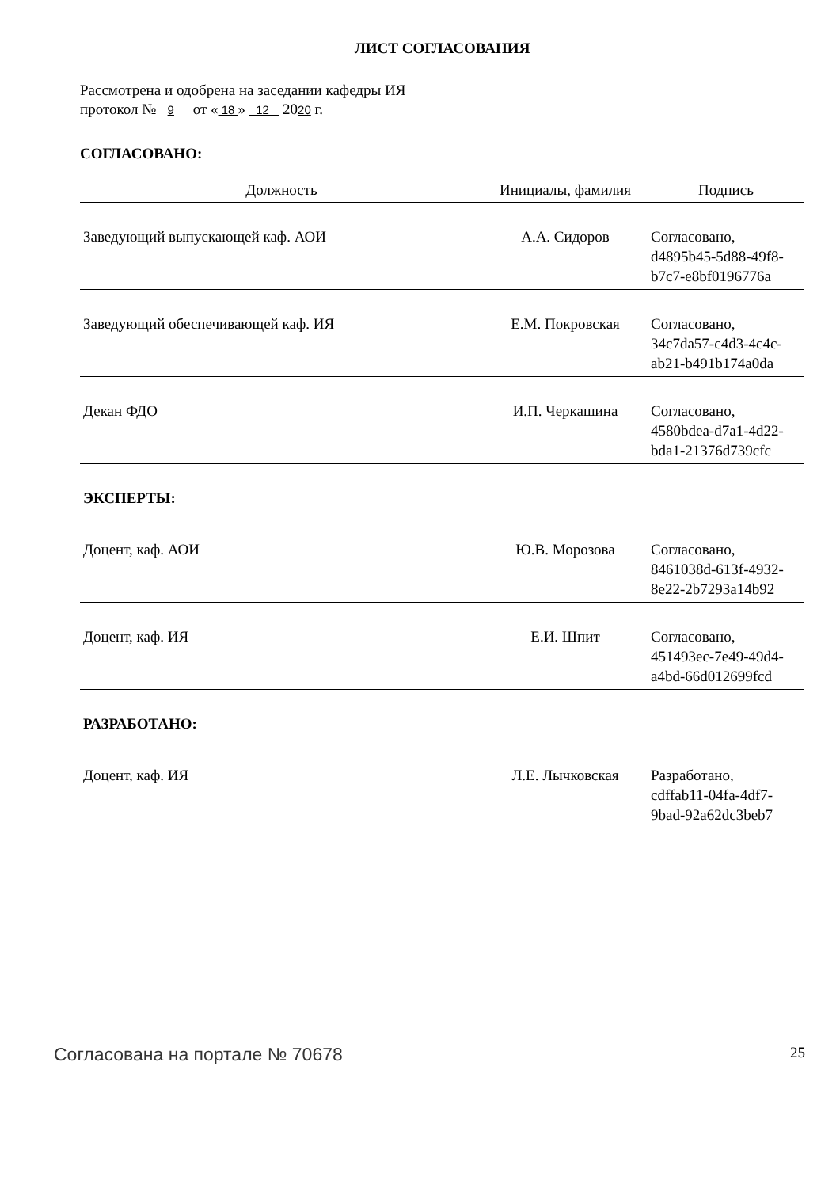ЛИСТ СОГЛАСОВАНИЯ
Рассмотрена и одобрена на заседании кафедры ИЯ
протокол № 9 от « 18 » 12 2020 г.
СОГЛАСОВАНО:
| Должность | Инициалы, фамилия | Подпись |
| --- | --- | --- |
| Заведующий выпускающей каф. АОИ | А.А. Сидоров | Согласовано, d4895b45-5d88-49f8- b7c7-e8bf0196776a |
| Заведующий обеспечивающей каф. ИЯ | Е.М. Покровская | Согласовано, 34c7da57-c4d3-4c4c- ab21-b491b174a0da |
| Декан ФДО | И.П. Черкашина | Согласовано, 4580bdea-d7a1-4d22- bda1-21376d739cfc |
| ЭКСПЕРТЫ: | | |
| Доцент, каф. АОИ | Ю.В. Морозова | Согласовано, 8461038d-613f-4932- 8e22-2b7293a14b92 |
| Доцент, каф. ИЯ | Е.И. Шпит | Согласовано, 451493ec-7e49-49d4- a4bd-66d012699fcd |
| РАЗРАБОТАНО: | | |
| Доцент, каф. ИЯ | Л.Е. Лычковская | Разработано, cdffab11-04fa-4df7- 9bad-92a62dc3beb7 |
Согласована на портале № 70678 25